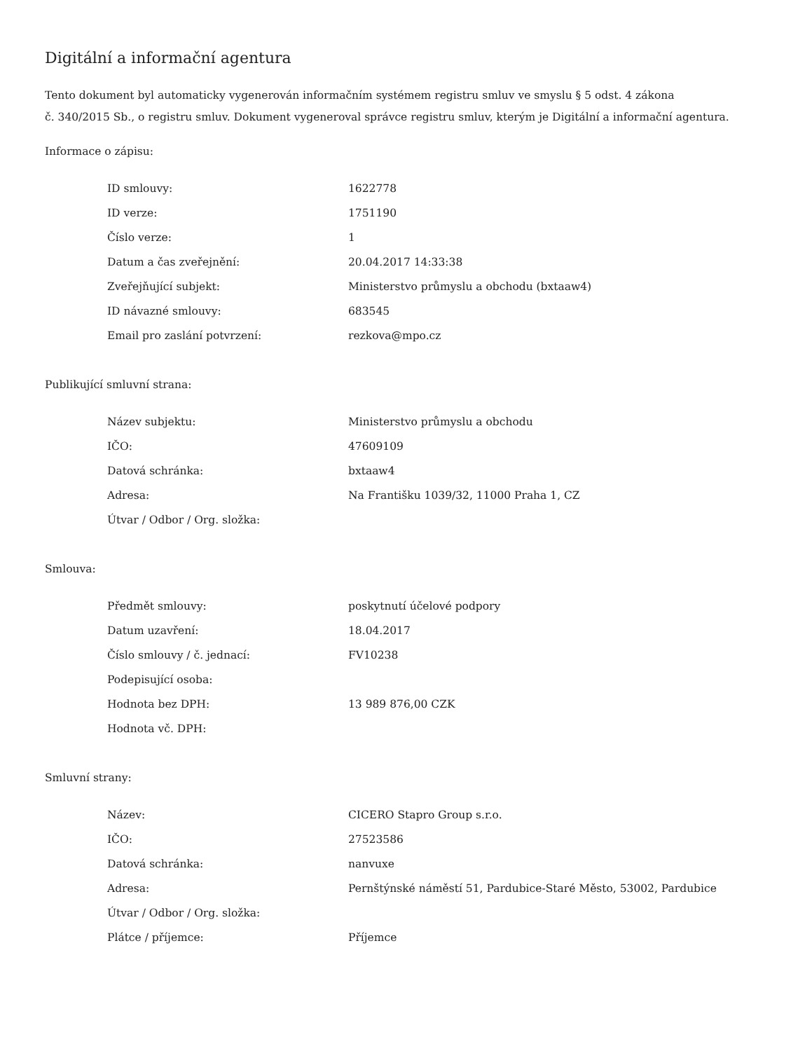Digitální a informační agentura
Tento dokument byl automaticky vygenerován informačním systémem registru smluv ve smyslu § 5 odst. 4 zákona
č. 340/2015 Sb., o registru smluv. Dokument vygeneroval správce registru smluv, kterým je Digitální a informační agentura.
Informace o zápisu:
| ID smlouvy: | 1622778 |
| ID verze: | 1751190 |
| Číslo verze: | 1 |
| Datum a čas zveřejnění: | 20.04.2017 14:33:38 |
| Zveřejňující subjekt: | Ministerstvo průmyslu a obchodu (bxtaaw4) |
| ID návazné smlouvy: | 683545 |
| Email pro zaslání potvrzení: | rezkova@mpo.cz |
Publikující smluvní strana:
| Název subjektu: | Ministerstvo průmyslu a obchodu |
| IČO: | 47609109 |
| Datová schránka: | bxtaaw4 |
| Adresa: | Na Františku 1039/32, 11000 Praha 1, CZ |
| Útvar / Odbor / Org. složka: | |
Smlouva:
| Předmět smlouvy: | poskytnutí účelové podpory |
| Datum uzavření: | 18.04.2017 |
| Číslo smlouvy / č. jednací: | FV10238 |
| Podepisující osoba: | |
| Hodnota bez DPH: | 13 989 876,00 CZK |
| Hodnota vč. DPH: | |
Smluvní strany:
| Název: | CICERO Stapro Group s.r.o. |
| IČO: | 27523586 |
| Datová schránka: | nanvuxe |
| Adresa: | Pernštýnské náměstí 51, Pardubice-Staré Město, 53002, Pardubice |
| Útvar / Odbor / Org. složka: | |
| Plátce / příjemce: | Příjemce |